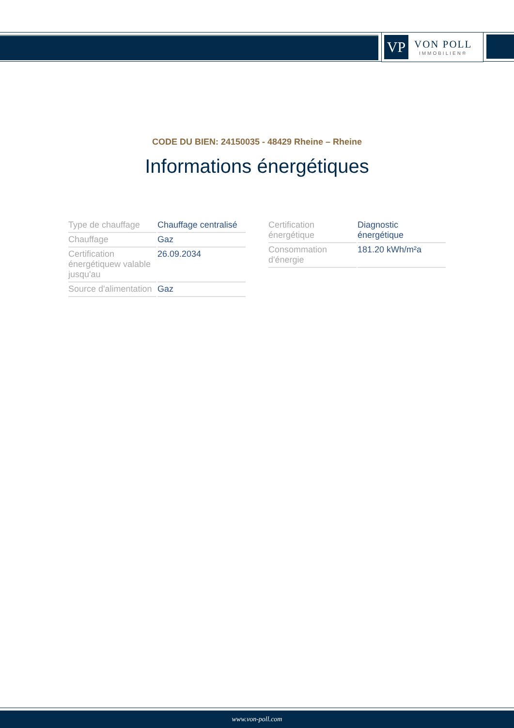VP
VON POLL
IMMOBILIEN®
CODE DU BIEN: 24150035 - 48429 Rheine – Rheine
Informations énergétiques
| Type de chauffage | Chauffage centralisé |
| Chauffage | Gaz |
| Certification énergétiquew valable jusqu'au | 26.09.2034 |
| Source d'alimentation | Gaz |
| Certification énergétique | Diagnostic énergétique |
| Consommation d'énergie | 181.20 kWh/m²a |
www.von-poll.com